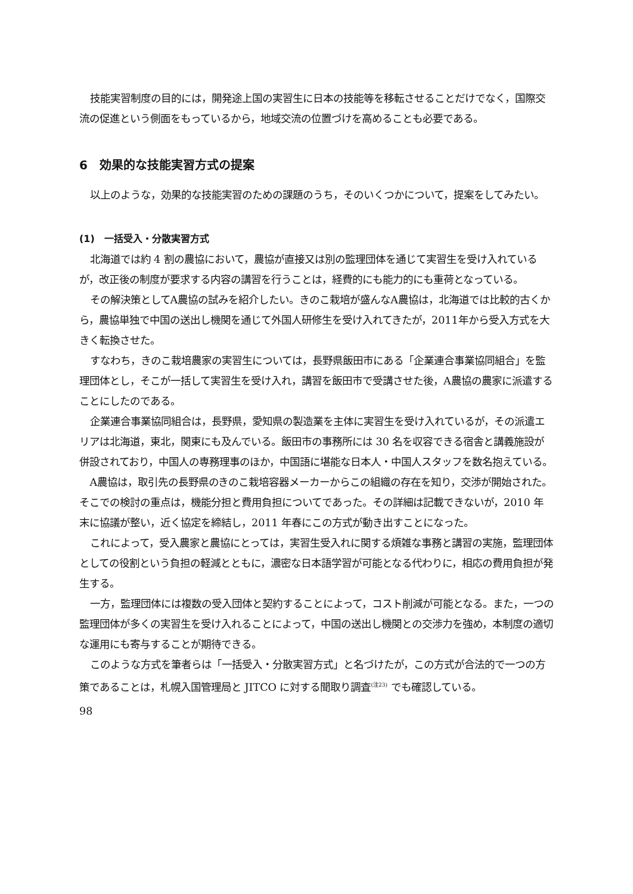技能実習制度の目的には，開発途上国の実習生に日本の技能等を移転させることだけでなく，国際交流の促進という側面をもっているから，地域交流の位置づけを高めることも必要である。
6　効果的な技能実習方式の提案
以上のような，効果的な技能実習のための課題のうち，そのいくつかについて，提案をしてみたい。
(1)　一括受入・分散実習方式
北海道では約 4 割の農協において，農協が直接又は別の監理団体を通じて実習生を受け入れているが，改正後の制度が要求する内容の講習を行うことは，経費的にも能力的にも重荷となっている。
その解決策としてA農協の試みを紹介したい。きのこ栽培が盛んなA農協は，北海道では比較的古くから，農協単独で中国の送出し機関を通じて外国人研修生を受け入れてきたが，2011年から受入方式を大きく転換させた。
すなわち，きのこ栽培農家の実習生については，長野県飯田市にある「企業連合事業協同組合」を監理団体とし，そこが一括して実習生を受け入れ，講習を飯田市で受講させた後，A農協の農家に派遣することにしたのである。
企業連合事業協同組合は，長野県，愛知県の製造業を主体に実習生を受け入れているが，その派遣エリアは北海道，東北，関東にも及んでいる。飯田市の事務所には 30 名を収容できる宿舎と講義施設が併設されており，中国人の専務理事のほか，中国語に堪能な日本人・中国人スタッフを数名抱えている。
A農協は，取引先の長野県のきのこ栽培容器メーカーからこの組織の存在を知り，交渉が開始された。そこでの検討の重点は，機能分担と費用負担についてであった。その詳細は記載できないが，2010 年末に協議が整い，近く協定を締結し，2011 年春にこの方式が動き出すことになった。
これによって，受入農家と農協にとっては，実習生受入れに関する煩雑な事務と講習の実施，監理団体としての役割という負担の軽減とともに，濃密な日本語学習が可能となる代わりに，相応の費用負担が発生する。
一方，監理団体には複数の受入団体と契約することによって，コスト削減が可能となる。また，一つの監理団体が多くの実習生を受け入れることによって，中国の送出し機関との交渉力を強め，本制度の適切な運用にも寄与することが期待できる。
このような方式を筆者らは「一括受入・分散実習方式」と名づけたが，この方式が合法的で一つの方策であることは，札幌入国管理局と JITCO に対する聞取り調査<sup>(注23)</sup> でも確認している。
98